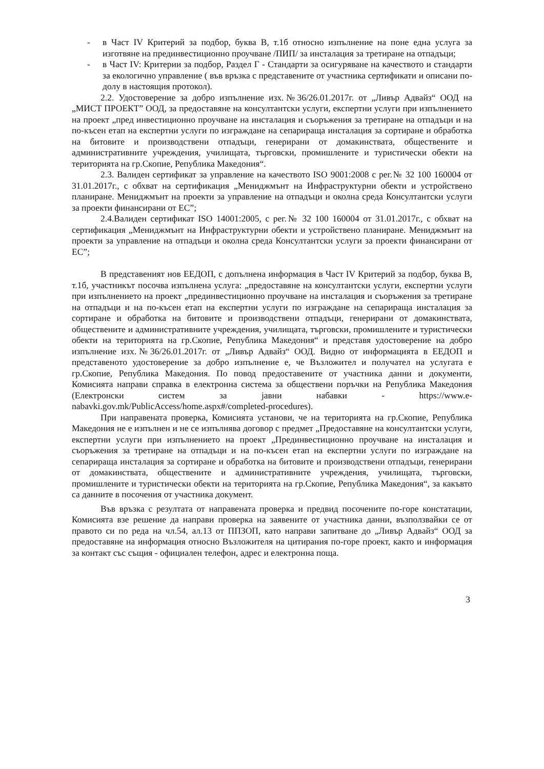- в Част IV Критерий за подбор, буква В, т.1б относно изпълнение на поне една услуга за изготвяне на прединвестиционно проучване /ПИП/ за инсталация за третиране на отпадъци;
- в Част IV: Критерии за подбор, Раздел Г - Стандарти за осигуряване на качеството и стандарти за екологично управление ( във връзка с представените от участника сертификати и описани по-долу в настоящия протокол).
2.2. Удостоверение за добро изпълнение изх.№36/26.01.2017г. от „Ливър Адвайз“ ООД на „МИСТ ПРОЕКТ” ООД, за предоставяне на консултантски услуги, експертни услуги при изпълнението на проект „пред инвестиционно проучване на инсталация и съоръжения за третиране на отпадъци и на по-късен етап на експертни услуги по изграждане на сепарираща инсталация за сортиране и обработка на битовите и производствени отпадъци, генерирани от домакинствата, обществените и административните учреждения, училищата, търговски, промишлените и туристически обекти на територията на гр.Скопие, Република Македония“.
2.3. Валиден сертификат за управление на качеството ISO 9001:2008 с рег.№ 32 100 160004 от 31.01.2017г., с обхват на сертификация „Мениджмънт на Инфраструктурни обекти и устройствено планиране. Мениджмънт на проекти за управление на отпадъци и околна среда Консултантски услуги за проекти финансирани от ЕС”;
2.4.Валиден сертификат ISO 14001:2005, с рег.№ 32 100 160004 от 31.01.2017г., с обхват на сертификация „Мениджмънт на Инфраструктурни обекти и устройствено планиране. Мениджмънт на проекти за управление на отпадъци и околна среда Консултантски услуги за проекти финансирани от ЕС”;
В представеният нов ЕЕДОП, с допълнена информация в Част IV Критерий за подбор, буква В, т.1б, участникът посочва изпълнена услуга: „предоставяне на консултантски услуги, експертни услуги при изпълнението на проект „прединвестиционно проучване на инсталация и съоръжения за третиране на отпадъци и на по-късен етап на експертни услуги по изграждане на сепарираща инсталация за сортиране и обработка на битовите и производствени отпадъци, генерирани от домакинствата, обществените и административните учреждения, училищата, търговски, промишлените и туристически обекти на територията на гр.Скопие, Република Македония“ и представя удостоверение на добро изпълнение изх.№36/26.01.2017г. от „Ливър Адвайз“ ООД. Видно от информацията в ЕЕДОП и представеното удостоверение за добро изпълнение е, че Възложител и получател на услугата е гр.Скопие, Република Македония. По повод предоставените от участника данни и документи, Комисията направи справка в електронна система за обществени поръчки на Република Македония (Електронски систем за јавни набавки - https://www.e-nabavki.gov.mk/PublicAccess/home.aspx#/completed-procedures).
При направената проверка, Комисията установи, че на територията на гр.Скопие, Република Македония не е изпълнен и не се изпълнява договор с предмет „Предоставяне на консултантски услуги, експертни услуги при изпълнението на проект „Прединвестиционно проучване на инсталация и съоръжения за третиране на отпадъци и на по-късен етап на експертни услуги по изграждане на сепарираща инсталация за сортиране и обработка на битовите и производствени отпадъци, генерирани от домакинствата, обществените и административните учреждения, училищата, търговски, промишлените и туристически обекти на територията на гр.Скопие, Република Македония“, за какъвто са данните в посочения от участника документ.
Във връзка с резултата от направената проверка и предвид посочените по-горе констатации, Комисията взе решение да направи проверка на заявените от участника данни, възползвайки се от правото си по реда на чл.54, ал.13 от ППЗОП, като направи запитване до „Ливър Адвайз“ ООД за предоставяне на информация относно Възложителя на цитирания по-горе проект, както и информация за контакт със същия - официален телефон, адрес и електронна поща.
3